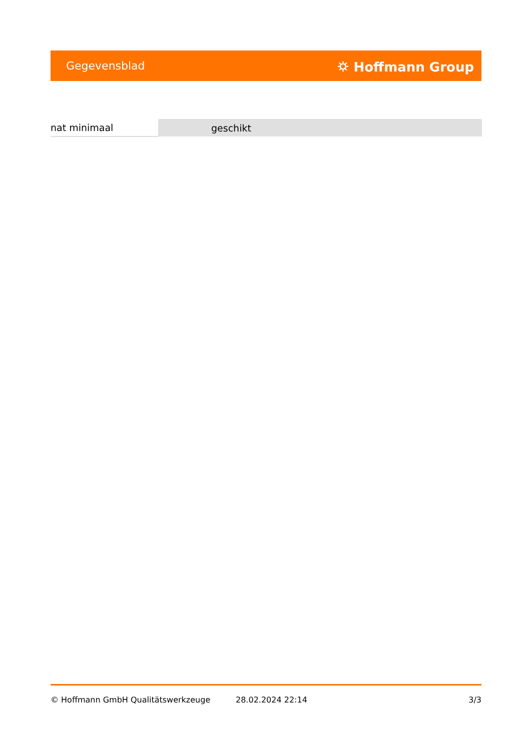Gegevensblad ⛭ Hoffmann Group
| nat minimaal | geschikt |
© Hoffmann GmbH Qualitätswerkzeuge 28.02.2024 22:14 3/3